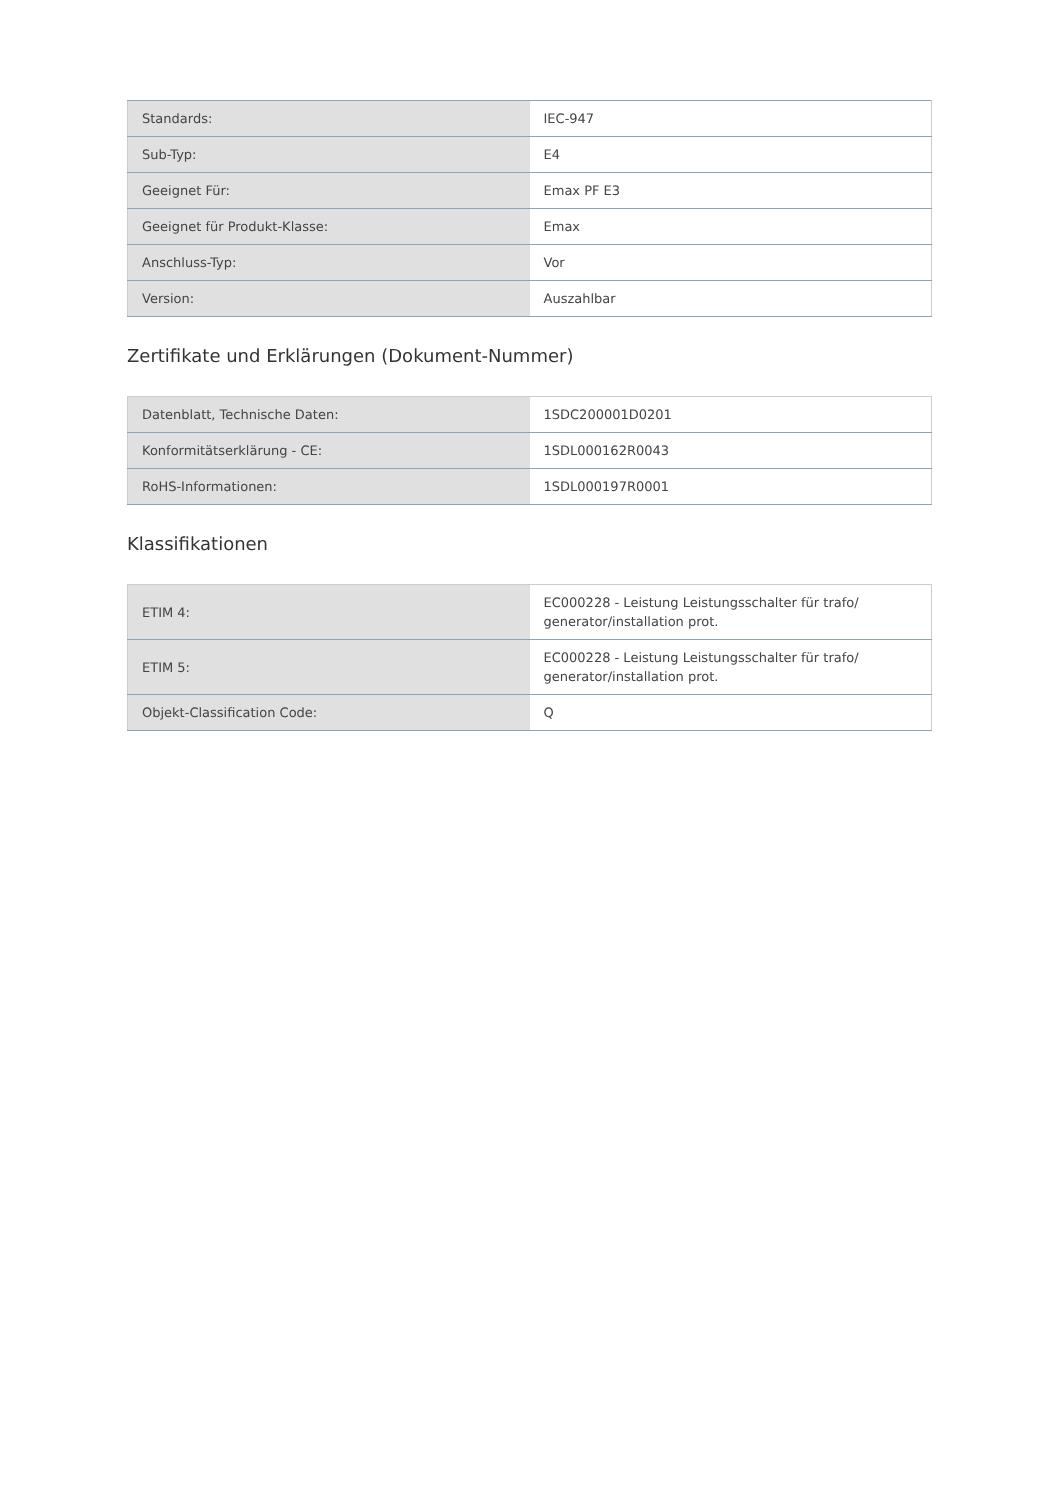| Standards: | IEC-947 |
| Sub-Typ: | E4 |
| Geeignet Für: | Emax PF E3 |
| Geeignet für Produkt-Klasse: | Emax |
| Anschluss-Typ: | Vor |
| Version: | Auszahlbar |
Zertifikate und Erklärungen (Dokument-Nummer)
| Datenblatt, Technische Daten: | 1SDC200001D0201 |
| Konformitätserklärung - CE: | 1SDL000162R0043 |
| RoHS-Informationen: | 1SDL000197R0001 |
Klassifikationen
| ETIM 4: | EC000228 - Leistung Leistungsschalter für trafo/ generator/installation prot. |
| ETIM 5: | EC000228 - Leistung Leistungsschalter für trafo/ generator/installation prot. |
| Objekt-Classification Code: | Q |